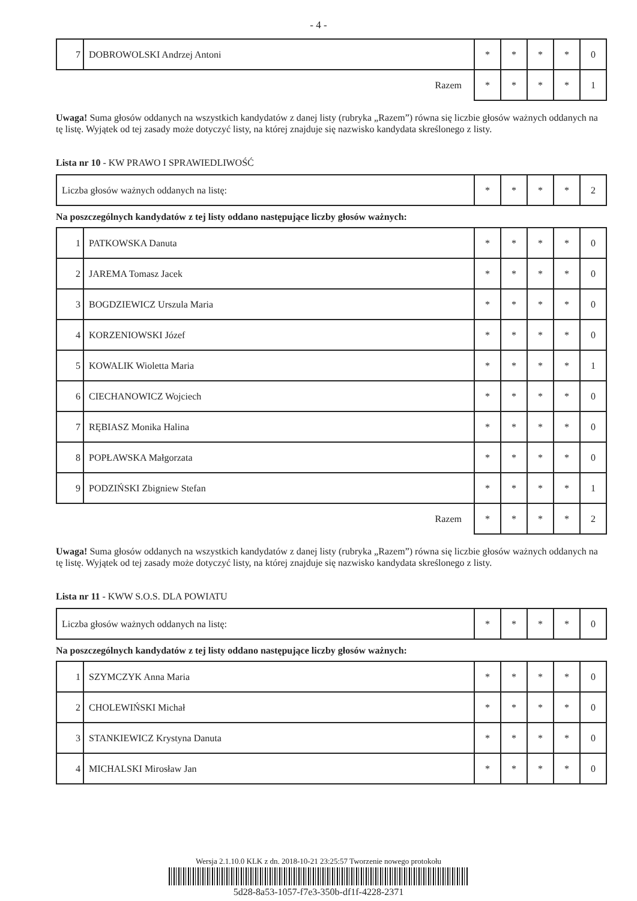- 4 -
| 7 | DOBROWOLSKI Andrzej Antoni | * | * | * | * | 0 |
| Razem | | * | * | * | * | 1 |
Uwaga! Suma głosów oddanych na wszystkich kandydatów z danej listy (rubryka „Razem”) równa się liczbie głosów ważnych oddanych na tę listę. Wyjątek od tej zasady może dotyczyć listy, na której znajduje się nazwisko kandydata skreślonego z listy.
Lista nr 10 - KW PRAWO I SPRAWIEDLIWOŚĆ
| Liczba głosów ważnych oddanych na listę: | * | * | * | * | 2 |
Na poszczególnych kandydatów z tej listy oddano następujące liczby głosów ważnych:
| 1 | PATKOWSKA Danuta | * | * | * | * | 0 |
| 2 | JAREMA Tomasz Jacek | * | * | * | * | 0 |
| 3 | BOGDZIEWICZ Urszula Maria | * | * | * | * | 0 |
| 4 | KORZENIOWSKI Józef | * | * | * | * | 0 |
| 5 | KOWALIK Wioletta Maria | * | * | * | * | 1 |
| 6 | CIECHANOWICZ Wojciech | * | * | * | * | 0 |
| 7 | RĘBIASZ Monika Halina | * | * | * | * | 0 |
| 8 | POPŁAWSKA Małgorzata | * | * | * | * | 0 |
| 9 | PODZIŃSKI Zbigniew Stefan | * | * | * | * | 1 |
| Razem | | * | * | * | * | 2 |
Uwaga! Suma głosów oddanych na wszystkich kandydatów z danej listy (rubryka „Razem”) równa się liczbie głosów ważnych oddanych na tę listę. Wyjątek od tej zasady może dotyczyć listy, na której znajduje się nazwisko kandydata skreślonego z listy.
Lista nr 11 - KWW S.O.S. DLA POWIATU
| Liczba głosów ważnych oddanych na listę: | * | * | * | * | 0 |
Na poszczególnych kandydatów z tej listy oddano następujące liczby głosów ważnych:
| 1 | SZYMCZYK Anna Maria | * | * | * | * | 0 |
| 2 | CHOLEWIŃSKI Michał | * | * | * | * | 0 |
| 3 | STANKIEWICZ Krystyna Danuta | * | * | * | * | 0 |
| 4 | MICHALSKI Mirosław Jan | * | * | * | * | 0 |
Wersja 2.1.10.0 KLK z dn. 2018-10-21 23:25:57 Tworzenie nowego protokołu
5d28-8a53-1057-f7e3-350b-df1f-4228-2371